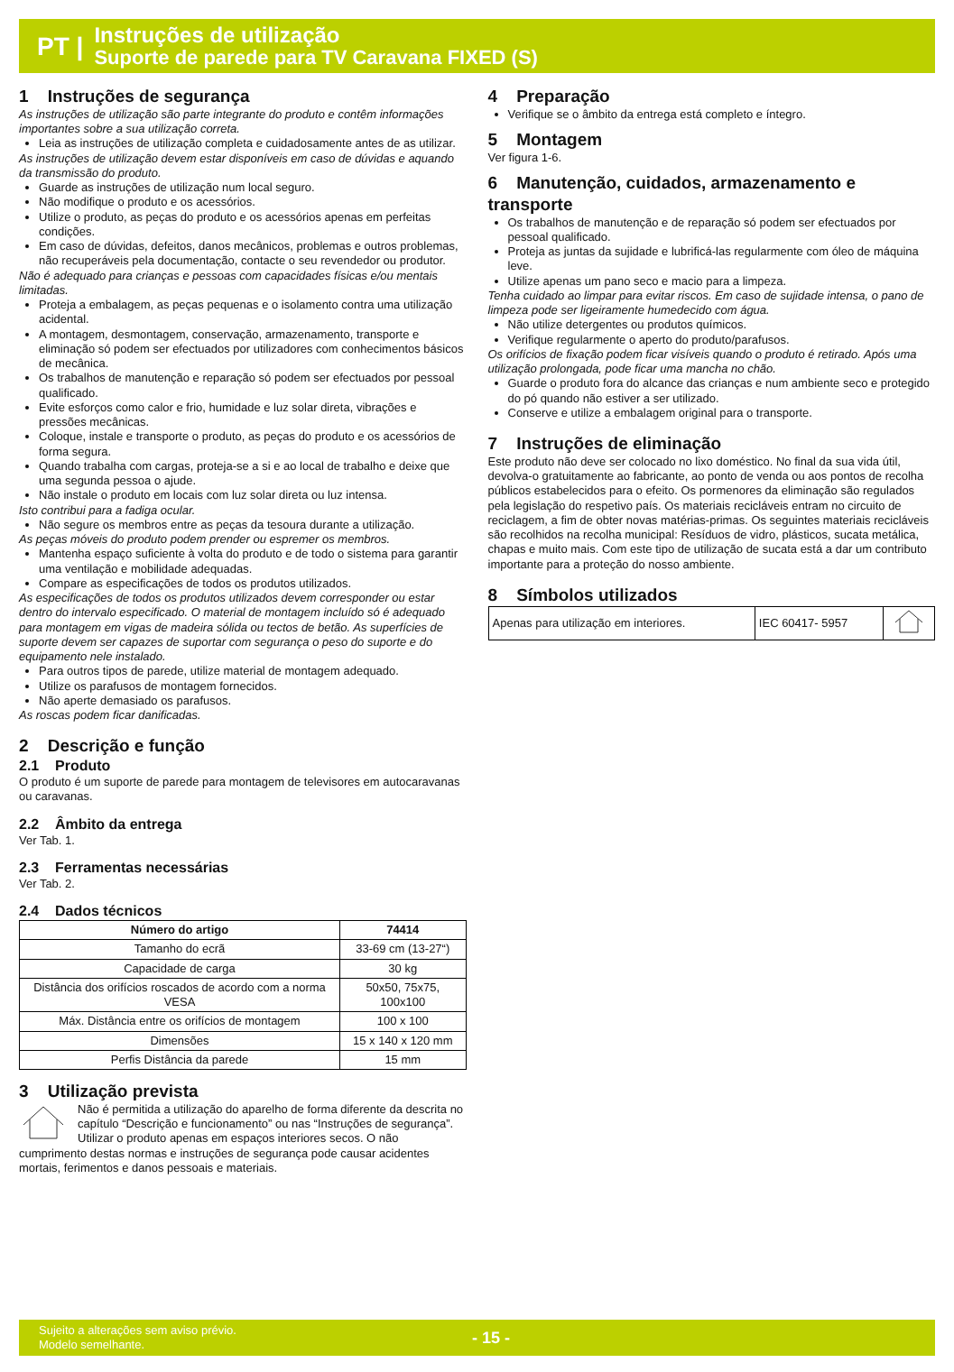PT |
Instruções de utilização
Suporte de parede para TV Caravana FIXED (S)
1 Instruções de segurança
As instruções de utilização são parte integrante do produto e contêm informações importantes sobre a sua utilização correta.
Leia as instruções de utilização completa e cuidadosamente antes de as utilizar.
As instruções de utilização devem estar disponíveis em caso de dúvidas e aquando da transmissão do produto.
Guarde as instruções de utilização num local seguro.
Não modifique o produto e os acessórios.
Utilize o produto, as peças do produto e os acessórios apenas em perfeitas condições.
Em caso de dúvidas, defeitos, danos mecânicos, problemas e outros problemas, não recuperáveis pela documentação, contacte o seu revendedor ou produtor.
Não é adequado para crianças e pessoas com capacidades físicas e/ou mentais limitadas.
Proteja a embalagem, as peças pequenas e o isolamento contra uma utilização acidental.
A montagem, desmontagem, conservação, armazenamento, transporte e eliminação só podem ser efectuados por utilizadores com conhecimentos básicos de mecânica.
Os trabalhos de manutenção e reparação só podem ser efectuados por pessoal qualificado.
Evite esforços como calor e frio, humidade e luz solar direta, vibrações e pressões mecânicas.
Coloque, instale e transporte o produto, as peças do produto e os acessórios de forma segura.
Quando trabalha com cargas, proteja-se a si e ao local de trabalho e deixe que uma segunda pessoa o ajude.
Não instale o produto em locais com luz solar direta ou luz intensa.
Isto contribui para a fadiga ocular.
Não segure os membros entre as peças da tesoura durante a utilização.
As peças móveis do produto podem prender ou espremer os membros.
Mantenha espaço suficiente à volta do produto e de todo o sistema para garantir uma ventilação e mobilidade adequadas.
Compare as especificações de todos os produtos utilizados.
As especificações de todos os produtos utilizados devem corresponder ou estar dentro do intervalo especificado. O material de montagem incluído só é adequado para montagem em vigas de madeira sólida ou tectos de betão. As superfícies de suporte devem ser capazes de suportar com segurança o peso do suporte e do equipamento nele instalado.
Para outros tipos de parede, utilize material de montagem adequado.
Utilize os parafusos de montagem fornecidos.
Não aperte demasiado os parafusos.
As roscas podem ficar danificadas.
2 Descrição e função
2.1 Produto
O produto é um suporte de parede para montagem de televisores em autocaravanas ou caravanas.
2.2 Âmbito da entrega
Ver Tab. 1.
2.3 Ferramentas necessárias
Ver Tab. 2.
2.4 Dados técnicos
| Número do artigo | 74414 |
| --- | --- |
| Tamanho do ecrã | 33-69 cm (13-27“) |
| Capacidade de carga | 30 kg |
| Distância dos orifícios roscados de acordo com a norma VESA | 50x50, 75x75, 100x100 |
| Máx. Distância entre os orifícios de montagem | 100 x 100 |
| Dimensões | 15 x 140 x 120 mm |
| Perfis Distância da parede | 15 mm |
3 Utilização prevista
Não é permitida a utilização do aparelho de forma diferente da descrita no capítulo “Descrição e funcionamento” ou nas “Instruções de segurança”. Utilizar o produto apenas em espaços interiores secos. O não cumprimento destas normas e instruções de segurança pode causar acidentes mortais, ferimentos e danos pessoais e materiais.
4 Preparação
Verifique se o âmbito da entrega está completo e íntegro.
5 Montagem
Ver figura 1-6.
6 Manutenção, cuidados, armazenamento e transporte
Os trabalhos de manutenção e de reparação só podem ser efectuados por pessoal qualificado.
Proteja as juntas da sujidade e lubrificá-las regularmente com óleo de máquina leve.
Utilize apenas um pano seco e macio para a limpeza.
Tenha cuidado ao limpar para evitar riscos. Em caso de sujidade intensa, o pano de limpeza pode ser ligeiramente humedecido com água.
Não utilize detergentes ou produtos químicos.
Verifique regularmente o aperto do produto/parafusos.
Os orifícios de fixação podem ficar visíveis quando o produto é retirado. Após uma utilização prolongada, pode ficar uma mancha no chão.
Guarde o produto fora do alcance das crianças e num ambiente seco e protegido do pó quando não estiver a ser utilizado.
Conserve e utilize a embalagem original para o transporte.
7 Instruções de eliminação
Este produto não deve ser colocado no lixo doméstico. No final da sua vida útil, devolva-o gratuitamente ao fabricante, ao ponto de venda ou aos pontos de recolha públicos estabelecidos para o efeito. Os pormenores da eliminação são regulados pela legislação do respetivo país. Os materiais recicláveis entram no circuito de reciclagem, a fim de obter novas matérias-primas. Os seguintes materiais recicláveis são recolhidos na recolha municipal: Resíduos de vidro, plásticos, sucata metálica, chapas e muito mais. Com este tipo de utilização de sucata está a dar um contributo importante para a proteção do nosso ambiente.
8 Símbolos utilizados
| Apenas para utilização em interiores. | IEC 60417- 5957 | |
Sujeito a alterações sem aviso prévio.
Modelo semelhante.
- 15 -